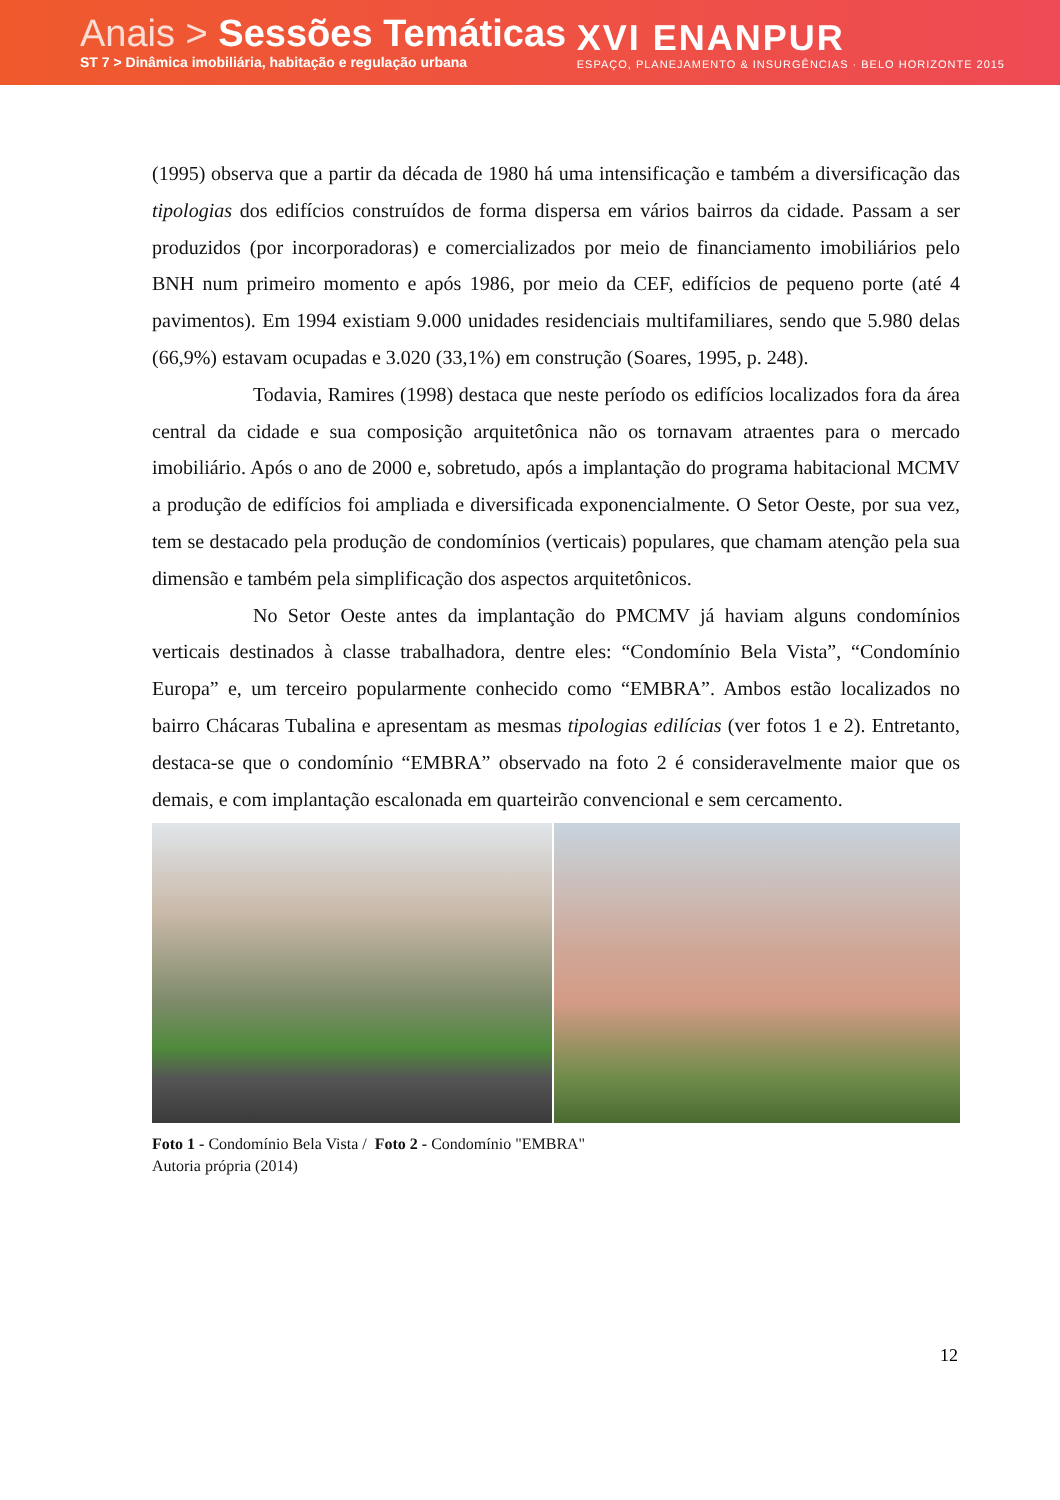Anais > Sessões Temáticas
ST 7 > Dinâmica imobiliária, habitação e regulação urbana
XVI ENANPUR
ESPAÇO, PLANEJAMENTO & INSURGÊNCIAS · BELO HORIZONTE 2015
(1995) observa que a partir da década de 1980 há uma intensificação e também a diversificação das tipologias dos edifícios construídos de forma dispersa em vários bairros da cidade. Passam a ser produzidos (por incorporadoras) e comercializados por meio de financiamento imobiliários pelo BNH num primeiro momento e após 1986, por meio da CEF, edifícios de pequeno porte (até 4 pavimentos). Em 1994 existiam 9.000 unidades residenciais multifamiliares, sendo que 5.980 delas (66,9%) estavam ocupadas e 3.020 (33,1%) em construção (Soares, 1995, p. 248).
Todavia, Ramires (1998) destaca que neste período os edifícios localizados fora da área central da cidade e sua composição arquitetônica não os tornavam atraentes para o mercado imobiliário. Após o ano de 2000 e, sobretudo, após a implantação do programa habitacional MCMV a produção de edifícios foi ampliada e diversificada exponencialmente. O Setor Oeste, por sua vez, tem se destacado pela produção de condomínios (verticais) populares, que chamam atenção pela sua dimensão e também pela simplificação dos aspectos arquitetônicos.
No Setor Oeste antes da implantação do PMCMV já haviam alguns condomínios verticais destinados à classe trabalhadora, dentre eles: “Condomínio Bela Vista”, “Condomínio Europa” e, um terceiro popularmente conhecido como “EMBRA”. Ambos estão localizados no bairro Chácaras Tubalina e apresentam as mesmas tipologias edilícias (ver fotos 1 e 2). Entretanto, destaca-se que o condomínio “EMBRA” observado na foto 2 é consideravelmente maior que os demais, e com implantação escalonada em quarteirão convencional e sem cercamento.
Foto 1 - Condomínio Bela Vista / Foto 2 - Condomínio "EMBRA"
Autoria própria (2014)
12